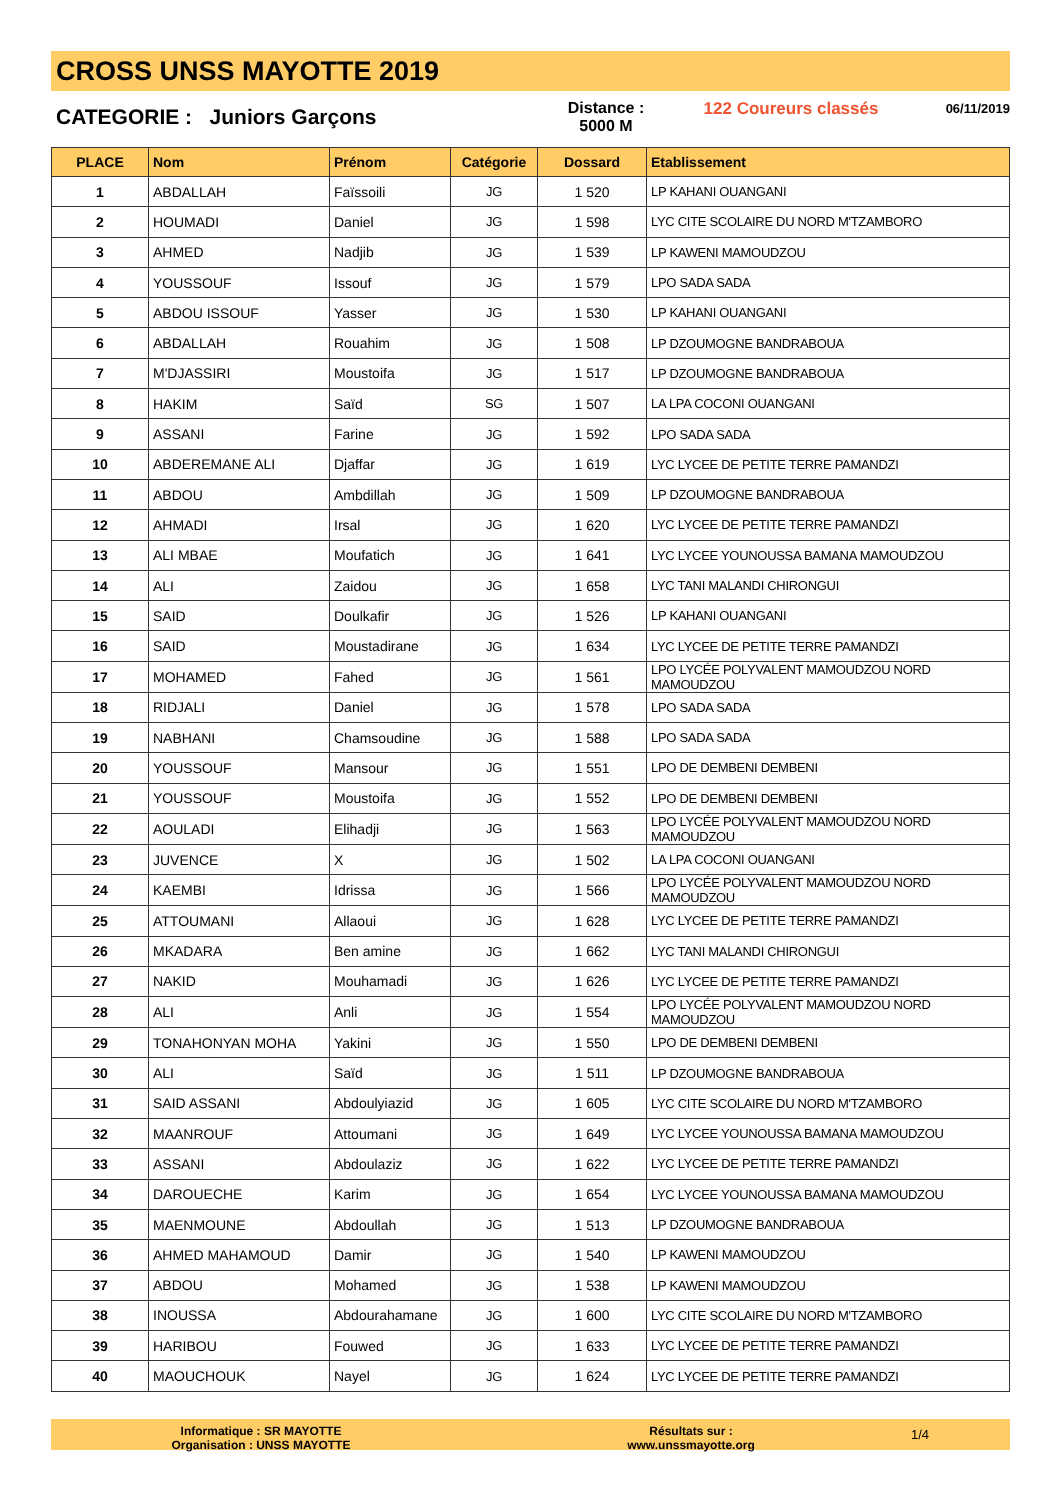CROSS UNSS MAYOTTE 2019
CATEGORIE : Juniors Garçons
Distance :
5000 M
122 Coureurs classés
06/11/2019
| PLACE | Nom | Prénom | Catégorie | Dossard | Etablissement |
| --- | --- | --- | --- | --- | --- |
| 1 | ABDALLAH | Faïssoili | JG | 1 520 | LP KAHANI OUANGANI |
| 2 | HOUMADI | Daniel | JG | 1 598 | LYC CITE SCOLAIRE DU NORD M'TZAMBORO |
| 3 | AHMED | Nadjib | JG | 1 539 | LP KAWENI MAMOUDZOU |
| 4 | YOUSSOUF | Issouf | JG | 1 579 | LPO SADA SADA |
| 5 | ABDOU ISSOUF | Yasser | JG | 1 530 | LP KAHANI OUANGANI |
| 6 | ABDALLAH | Rouahim | JG | 1 508 | LP DZOUMOGNE BANDRABOUA |
| 7 | M'DJASSIRI | Moustoifa | JG | 1 517 | LP DZOUMOGNE BANDRABOUA |
| 8 | HAKIM | Saïd | SG | 1 507 | LA LPA COCONI OUANGANI |
| 9 | ASSANI | Farine | JG | 1 592 | LPO SADA SADA |
| 10 | ABDEREMANE ALI | Djaffar | JG | 1 619 | LYC LYCEE DE PETITE TERRE PAMANDZI |
| 11 | ABDOU | Ambdillah | JG | 1 509 | LP DZOUMOGNE BANDRABOUA |
| 12 | AHMADI | Irsal | JG | 1 620 | LYC LYCEE DE PETITE TERRE PAMANDZI |
| 13 | ALI MBAE | Moufatich | JG | 1 641 | LYC LYCEE YOUNOUSSA BAMANA MAMOUDZOU |
| 14 | ALI | Zaidou | JG | 1 658 | LYC TANI MALANDI CHIRONGUI |
| 15 | SAID | Doulkafir | JG | 1 526 | LP KAHANI OUANGANI |
| 16 | SAID | Moustadirane | JG | 1 634 | LYC LYCEE DE PETITE TERRE PAMANDZI |
| 17 | MOHAMED | Fahed | JG | 1 561 | LPO LYCÉE POLYVALENT MAMOUDZOU NORD MAMOUDZOU |
| 18 | RIDJALI | Daniel | JG | 1 578 | LPO SADA SADA |
| 19 | NABHANI | Chamsoudine | JG | 1 588 | LPO SADA SADA |
| 20 | YOUSSOUF | Mansour | JG | 1 551 | LPO DE DEMBENI DEMBENI |
| 21 | YOUSSOUF | Moustoifa | JG | 1 552 | LPO DE DEMBENI DEMBENI |
| 22 | AOULADI | Elihadji | JG | 1 563 | LPO LYCÉE POLYVALENT MAMOUDZOU NORD MAMOUDZOU |
| 23 | JUVENCE | X | JG | 1 502 | LA LPA COCONI OUANGANI |
| 24 | KAEMBI | Idrissa | JG | 1 566 | LPO LYCÉE POLYVALENT MAMOUDZOU NORD MAMOUDZOU |
| 25 | ATTOUMANI | Allaoui | JG | 1 628 | LYC LYCEE DE PETITE TERRE PAMANDZI |
| 26 | MKADARA | Ben amine | JG | 1 662 | LYC TANI MALANDI CHIRONGUI |
| 27 | NAKID | Mouhamadi | JG | 1 626 | LYC LYCEE DE PETITE TERRE PAMANDZI |
| 28 | ALI | Anli | JG | 1 554 | LPO LYCÉE POLYVALENT MAMOUDZOU NORD MAMOUDZOU |
| 29 | TONAHONYAN MOHA | Yakini | JG | 1 550 | LPO DE DEMBENI DEMBENI |
| 30 | ALI | Saïd | JG | 1 511 | LP DZOUMOGNE BANDRABOUA |
| 31 | SAID ASSANI | Abdoulyiazid | JG | 1 605 | LYC CITE SCOLAIRE DU NORD M'TZAMBORO |
| 32 | MAANROUF | Attoumani | JG | 1 649 | LYC LYCEE YOUNOUSSA BAMANA MAMOUDZOU |
| 33 | ASSANI | Abdoulaziz | JG | 1 622 | LYC LYCEE DE PETITE TERRE PAMANDZI |
| 34 | DAROUECHE | Karim | JG | 1 654 | LYC LYCEE YOUNOUSSA BAMANA MAMOUDZOU |
| 35 | MAENMOUNE | Abdoullah | JG | 1 513 | LP DZOUMOGNE BANDRABOUA |
| 36 | AHMED MAHAMOUD | Damir | JG | 1 540 | LP KAWENI MAMOUDZOU |
| 37 | ABDOU | Mohamed | JG | 1 538 | LP KAWENI MAMOUDZOU |
| 38 | INOUSSA | Abdourahamane | JG | 1 600 | LYC CITE SCOLAIRE DU NORD M'TZAMBORO |
| 39 | HARIBOU | Fouwed | JG | 1 633 | LYC LYCEE DE PETITE TERRE PAMANDZI |
| 40 | MAOUCHOUK | Nayel | JG | 1 624 | LYC LYCEE DE PETITE TERRE PAMANDZI |
Informatique : SR MAYOTTE
Organisation : UNSS MAYOTTE
Résultats sur :
www.unssmayotte.org
1/4